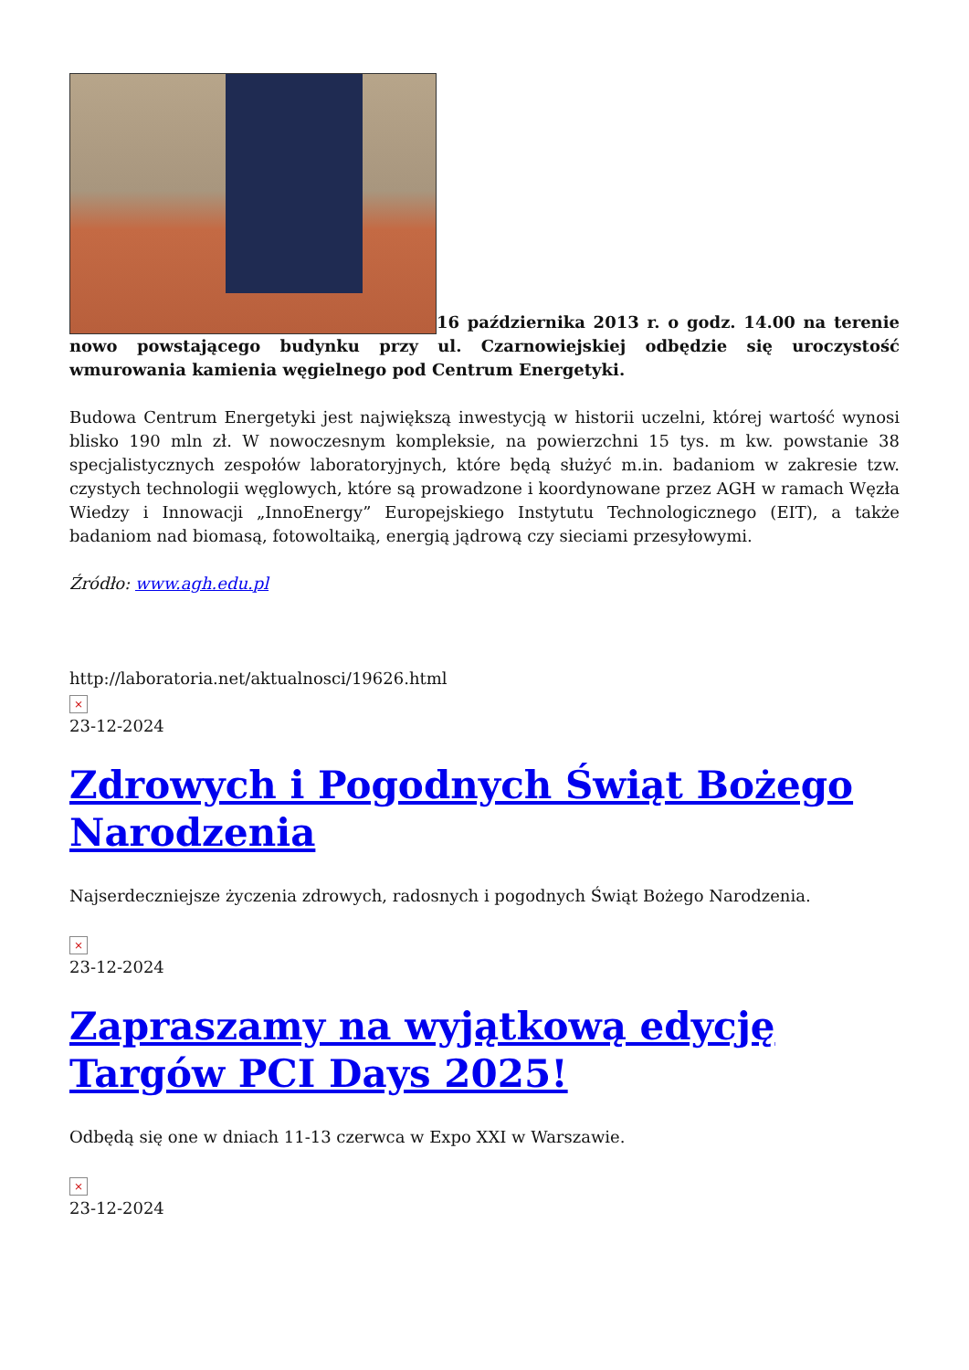16 października 2013 r. o godz. 14.00 na terenie nowo powstającego budynku przy ul. Czarnowiejskiej odbędzie się uroczystość wmurowania kamienia węgielnego pod Centrum Energetyki.
Budowa Centrum Energetyki jest największą inwestycją w historii uczelni, której wartość wynosi blisko 190 mln zł. W nowoczesnym kompleksie, na powierzchni 15 tys. m kw. powstanie 38 specjalistycznych zespołów laboratoryjnych, które będą służyć m.in. badaniom w zakresie tzw. czystych technologii węglowych, które są prowadzone i koordynowane przez AGH w ramach Węzła Wiedzy i Innowacji „InnoEnergy” Europejskiego Instytutu Technologicznego (EIT), a także badaniom nad biomasą, fotowoltaiką, energią jądrową czy sieciami przesyłowymi.
Źródło: www.agh.edu.pl
http://laboratoria.net/aktualnosci/19626.html
×
23-12-2024
Zdrowych i Pogodnych Świąt Bożego Narodzenia
Najserdeczniejsze życzenia zdrowych, radosnych i pogodnych Świąt Bożego Narodzenia.
×
23-12-2024
Zapraszamy na wyjątkową edycję Targów PCI Days 2025!
Odbędą się one w dniach 11-13 czerwca w Expo XXI w Warszawie.
×
23-12-2024